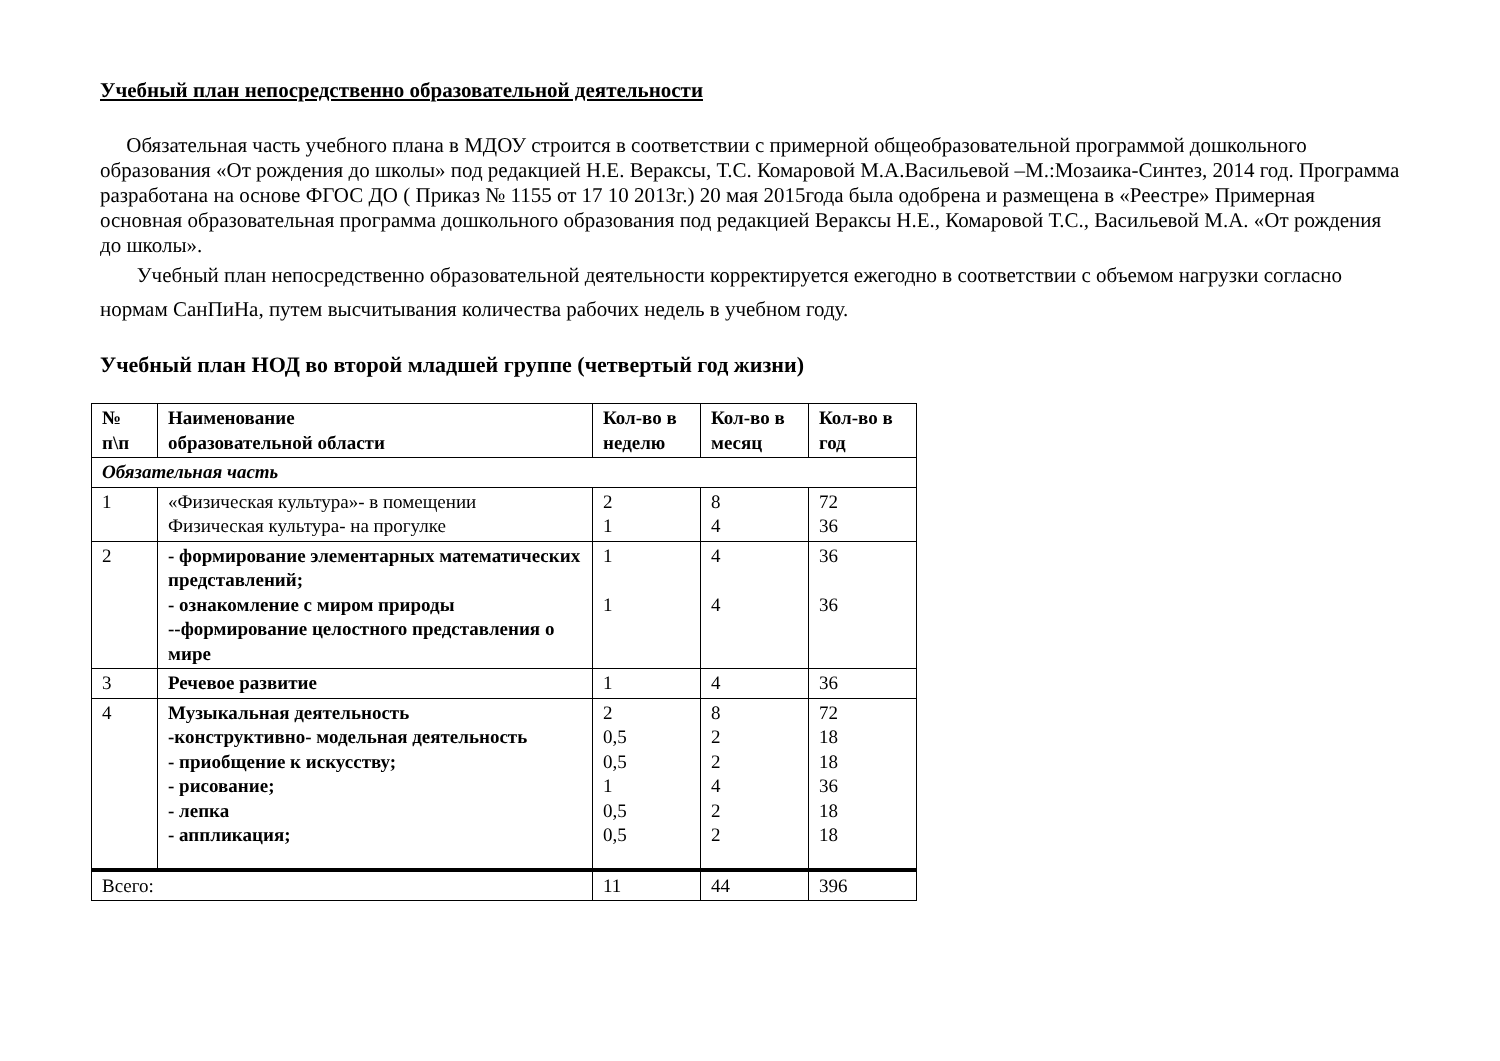Учебный план непосредственно образовательной деятельности
Обязательная часть учебного плана в МДОУ строится в соответствии с примерной общеобразовательной программой дошкольного образования «От рождения до школы» под редакцией Н.Е. Вераксы, Т.С. Комаровой М.А.Васильевой –М.:Мозаика-Синтез, 2014 год. Программа разработана на основе ФГОС ДО ( Приказ № 1155 от 17 10 2013г.) 20 мая 2015года была одобрена и размещена в «Реестре» Примерная основная образовательная программа дошкольного образования под редакцией Вераксы Н.Е., Комаровой Т.С., Васильевой М.А. «От рождения до школы».
Учебный план непосредственно образовательной деятельности корректируется ежегодно в соответствии с объемом нагрузки согласно нормам СанПиНа, путем высчитывания количества рабочих недель в учебном году.
Учебный план НОД во второй младшей группе (четвертый год жизни)
| № п\п | Наименование образовательной области | Кол-во в неделю | Кол-во в месяц | Кол-во в год |
| --- | --- | --- | --- | --- |
| Обязательная часть | | | | |
| 1 | «Физическая культура»- в помещении Физическая культура- на прогулке | 2 1 | 8 4 | 72 36 |
| 2 | - формирование элементарных математических представлений; - ознакомление с миром природы --формирование целостного представления о мире | 1 1 | 4 4 | 36 36 |
| 3 | Речевое развитие | 1 | 4 | 36 |
| 4 | Музыкальная деятельность -конструктивно- модельная деятельность - приобщение к искусству; - рисование; - лепка - аппликация; | 2 0,5 0,5 1 0,5 0,5 | 8 2 2 4 2 2 | 72 18 18 36 18 18 |
| Всего: | | 11 | 44 | 396 |